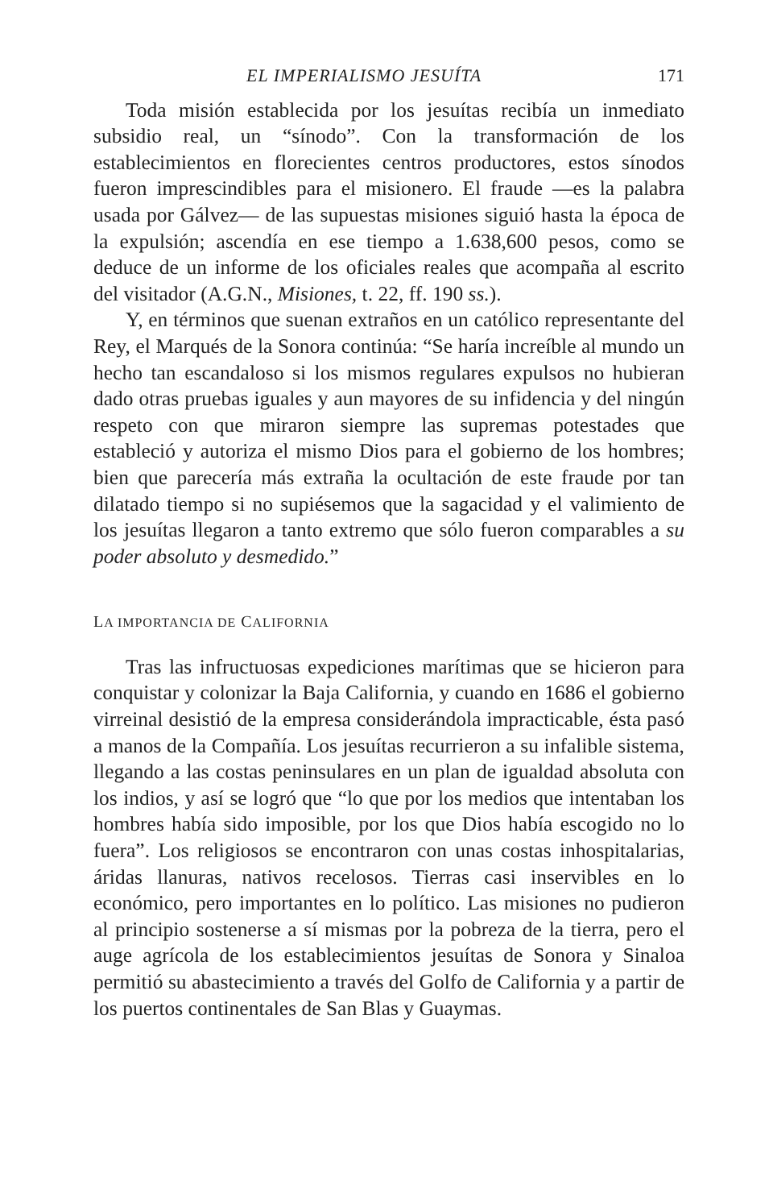EL IMPERIALISMO JESUÍTA 171
Toda misión establecida por los jesuítas recibía un inmediato subsidio real, un “sínodo”. Con la transformación de los establecimientos en florecientes centros productores, estos sínodos fueron imprescindibles para el misionero. El fraude —es la palabra usada por Gálvez— de las supuestas misiones siguió hasta la época de la expulsión; ascendía en ese tiempo a 1.638,600 pesos, como se deduce de un informe de los oficiales reales que acompaña al escrito del visitador (A.G.N., Misiones, t. 22, ff. 190 ss.).
Y, en términos que suenan extraños en un católico representante del Rey, el Marqués de la Sonora continúa: “Se haría increíble al mundo un hecho tan escandaloso si los mismos regulares expulsos no hubieran dado otras pruebas iguales y aun mayores de su infidencia y del ningún respeto con que miraron siempre las supremas potestades que estableció y autoriza el mismo Dios para el gobierno de los hombres; bien que parecería más extraña la ocultación de este fraude por tan dilatado tiempo si no supiésemos que la sagacidad y el valimiento de los jesuítas llegaron a tanto extremo que sólo fueron comparables a su poder absoluto y desmedido.”
LA IMPORTANCIA DE CALIFORNIA
Tras las infructuosas expediciones marítimas que se hicieron para conquistar y colonizar la Baja California, y cuando en 1686 el gobierno virreinal desistió de la empresa considerándola impracticable, ésta pasó a manos de la Compañía. Los jesuítas recurrieron a su infalible sistema, llegando a las costas peninsulares en un plan de igualdad absoluta con los indios, y así se logró que “lo que por los medios que intentaban los hombres había sido imposible, por los que Dios había escogido no lo fuera”. Los religiosos se encontraron con unas costas inhospitalarias, áridas llanuras, nativos recelosos. Tierras casi inservibles en lo económico, pero importantes en lo político. Las misiones no pudieron al principio sostenerse a sí mismas por la pobreza de la tierra, pero el auge agrícola de los establecimientos jesuítas de Sonora y Sinaloa permitió su abastecimiento a través del Golfo de California y a partir de los puertos continentales de San Blas y Guaymas.